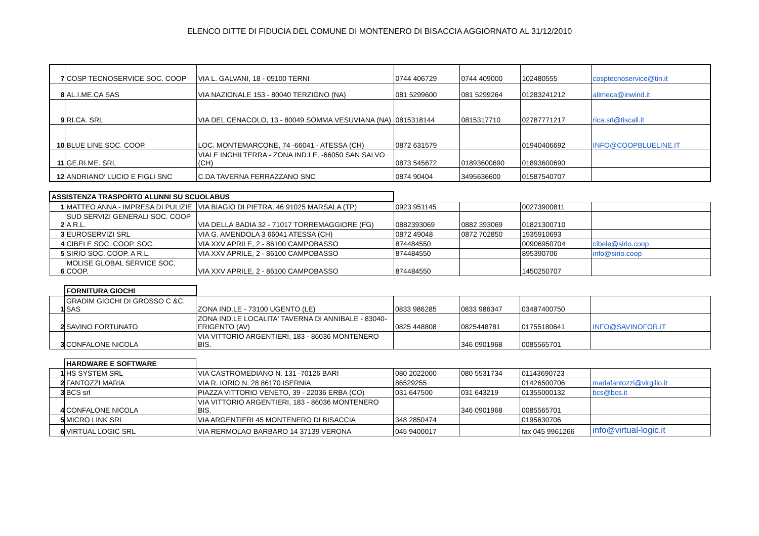ELENCO DITTE DI FIDUCIA DEL COMUNE DI MONTENERO DI BISACCIA AGGIORNATO AL 31/12/2010
| 7 | COSP TECNOSERVICE SOC. COOP | VIA L. GALVANI, 18 - 05100 TERNI | 0744 406729 | 0744 409000 | 102480555 | cosptecnoservice@tin.it |
| 8 | AL.I.ME.CA SAS | VIA NAZIONALE 153 - 80040 TERZIGNO (NA) | 081 5299600 | 081 5299264 | 01283241212 | alimeca@inwind.it |
| 9 | RI.CA. SRL | VIA DEL CENACOLO, 13 - 80049 SOMMA VESUVIANA (NA) | 0815318144 | 0815317710 | 02787771217 | rica.srl@tiscali.it |
| 10 | BLUE LINE SOC. COOP. | LOC. MONTEMARCONE, 74 -66041 - ATESSA (CH) | 0872 631579 | | 01940406692 | INFO@COOPBLUELINE.IT |
| 11 | GE.RI.ME. SRL | VIALE INGHILTERRA - ZONA IND.LE. -66050 SAN SALVO (CH) | 0873 545672 | 01893600690 | 01893600690 | |
| 12 | ANDRIANO' LUCIO E FIGLI SNC | C.DA TAVERNA FERRAZZANO SNC | 0874 90404 | 3495636600 | 01587540707 | |
| ASSISTENZA TRASPORTO ALUNNI SU SCUOLABUS | | | | | | |
| 1 | MATTEO ANNA - IMPRESA DI PULIZIE | VIA BIAGIO DI PIETRA, 46 91025 MARSALA (TP) | 0923 951145 | | 00273900811 | |
| 2 | SUD SERVIZI GENERALI SOC. COOP A R.L. | VIA DELLA BADIA 32 - 71017 TORREMAGGIORE (FG) | 0882393069 | 0882 393069 | 01821300710 | |
| 3 | EUROSERVIZI SRL | VIA G. AMENDOLA 3 66041 ATESSA (CH) | 0872 49048 | 0872 702850 | 1935910693 | |
| 4 | CIBELE SOC. COOP. SOC. | VIA XXV APRILE, 2 - 86100 CAMPOBASSO | 874484550 | | 00906950704 | cibele@sirio.coop |
| 5 | SIRIO SOC. COOP. A R.L. | VIA XXV APRILE, 2 - 86100 CAMPOBASSO | 874484550 | | 895390706 | info@sirio.coop |
| 6 | MOLISE GLOBAL SERVICE SOC. COOP. | VIA XXV APRILE, 2 - 86100 CAMPOBASSO | 874484550 | | 1450250707 | |
| | FORNITURA GIOCHI | | | | | |
| 1 | GRADIM GIOCHI DI GROSSO C &C. SAS | ZONA IND.LE - 73100 UGENTO (LE) | 0833 986285 | 0833 986347 | 03487400750 | |
| 2 | SAVINO FORTUNATO | ZONA IND.LE LOCALITA' TAVERNA DI ANNIBALE - 83040-FRIGENTO (AV) | 0825 448808 | 0825448781 | 01755180641 | INFO@SAVINOFOR.IT |
| 3 | CONFALONE NICOLA | VIA VITTORIO ARGENTIERI, 183 - 86036 MONTENERO BIS. | | 346 0901968 | 0085565701 | |
| | HARDWARE E SOFTWARE | | | | | |
| 1 | HS SYSTEM SRL | VIA CASTROMEDIANO N. 131 -70126 BARI | 080 2022000 | 080 5531734 | 01143690723 | |
| 2 | FANTOZZI MARIA | VIA R. IORIO N. 28 86170 ISERNIA | 86529255 | | 01426500706 | mariafantozzi@virgilio.it |
| 3 | BCS srl | PIAZZA VITTORIO VENETO, 39 - 22036 ERBA (CO) | 031 647500 | 031 643219 | 01355000132 | bcs@bcs.it |
| 4 | CONFALONE NICOLA | VIA VITTORIO ARGENTIERI, 183 - 86036 MONTENERO BIS. | | 346 0901968 | 0085565701 | |
| 5 | MICRO LINK SRL | VIA ARGENTIERI 45 MONTENERO DI BISACCIA | 348 2850474 | | 0195630706 | |
| 6 | VIRTUAL LOGIC SRL | VIA RERMOLAO BARBARO 14 37139 VERONA | 045 9400017 | | fax 045 9961266 | info@virtual-logic.it |